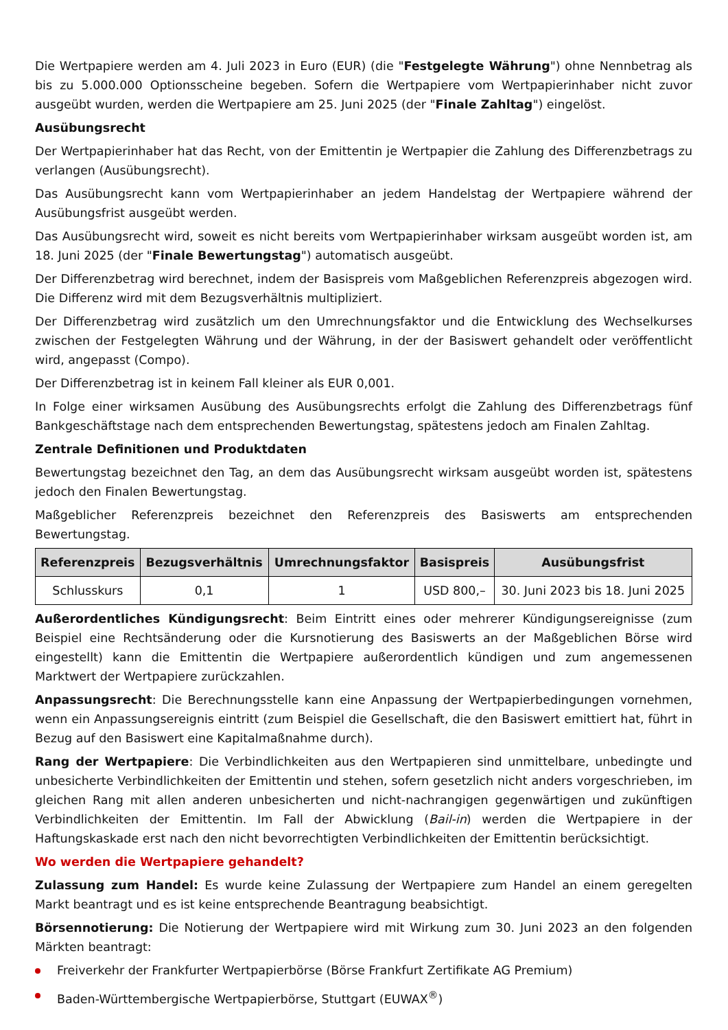Die Wertpapiere werden am 4. Juli 2023 in Euro (EUR) (die "Festgelegte Währung") ohne Nennbetrag als bis zu 5.000.000 Optionsscheine begeben. Sofern die Wertpapiere vom Wertpapierinhaber nicht zuvor ausgeübt wurden, werden die Wertpapiere am 25. Juni 2025 (der "Finale Zahltag") eingelöst.
Ausübungsrecht
Der Wertpapierinhaber hat das Recht, von der Emittentin je Wertpapier die Zahlung des Differenzbetrags zu verlangen (Ausübungsrecht).
Das Ausübungsrecht kann vom Wertpapierinhaber an jedem Handelstag der Wertpapiere während der Ausübungsfrist ausgeübt werden.
Das Ausübungsrecht wird, soweit es nicht bereits vom Wertpapierinhaber wirksam ausgeübt worden ist, am 18. Juni 2025 (der "Finale Bewertungstag") automatisch ausgeübt.
Der Differenzbetrag wird berechnet, indem der Basispreis vom Maßgeblichen Referenzpreis abgezogen wird. Die Differenz wird mit dem Bezugsverhältnis multipliziert.
Der Differenzbetrag wird zusätzlich um den Umrechnungsfaktor und die Entwicklung des Wechselkurses zwischen der Festgelegten Währung und der Währung, in der der Basiswert gehandelt oder veröffentlicht wird, angepasst (Compo).
Der Differenzbetrag ist in keinem Fall kleiner als EUR 0,001.
In Folge einer wirksamen Ausübung des Ausübungsrechts erfolgt die Zahlung des Differenzbetrags fünf Bankgeschäftstage nach dem entsprechenden Bewertungstag, spätestens jedoch am Finalen Zahltag.
Zentrale Definitionen und Produktdaten
Bewertungstag bezeichnet den Tag, an dem das Ausübungsrecht wirksam ausgeübt worden ist, spätestens jedoch den Finalen Bewertungstag.
Maßgeblicher Referenzpreis bezeichnet den Referenzpreis des Basiswerts am entsprechenden Bewertungstag.
| Referenzpreis | Bezugsverhältnis | Umrechnungsfaktor | Basispreis | Ausübungsfrist |
| --- | --- | --- | --- | --- |
| Schlusskurs | 0,1 | 1 | USD 800,– | 30. Juni 2023 bis 18. Juni 2025 |
Außerordentliches Kündigungsrecht: Beim Eintritt eines oder mehrerer Kündigungsereignisse (zum Beispiel eine Rechtsänderung oder die Kursnotierung des Basiswerts an der Maßgeblichen Börse wird eingestellt) kann die Emittentin die Wertpapiere außerordentlich kündigen und zum angemessenen Marktwert der Wertpapiere zurückzahlen.
Anpassungsrecht: Die Berechnungsstelle kann eine Anpassung der Wertpapierbedingungen vornehmen, wenn ein Anpassungsereignis eintritt (zum Beispiel die Gesellschaft, die den Basiswert emittiert hat, führt in Bezug auf den Basiswert eine Kapitalmaßnahme durch).
Rang der Wertpapiere: Die Verbindlichkeiten aus den Wertpapieren sind unmittelbare, unbedingte und unbesicherte Verbindlichkeiten der Emittentin und stehen, sofern gesetzlich nicht anders vorgeschrieben, im gleichen Rang mit allen anderen unbesicherten und nicht-nachrangigen gegenwärtigen und zukünftigen Verbindlichkeiten der Emittentin. Im Fall der Abwicklung (Bail-in) werden die Wertpapiere in der Haftungskaskade erst nach den nicht bevorrechtigten Verbindlichkeiten der Emittentin berücksichtigt.
Wo werden die Wertpapiere gehandelt?
Zulassung zum Handel: Es wurde keine Zulassung der Wertpapiere zum Handel an einem geregelten Markt beantragt und es ist keine entsprechende Beantragung beabsichtigt.
Börsennotierung: Die Notierung der Wertpapiere wird mit Wirkung zum 30. Juni 2023 an den folgenden Märkten beantragt:
Freiverkehr der Frankfurter Wertpapierbörse (Börse Frankfurt Zertifikate AG Premium)
Baden-Württembergische Wertpapierbörse, Stuttgart (EUWAX<sup>®</sup>)